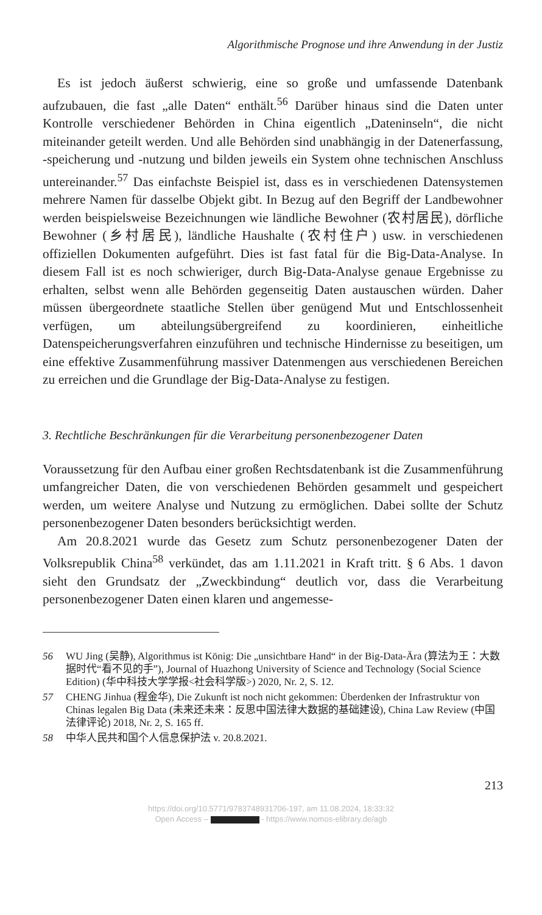Algorithmische Prognose und ihre Anwendung in der Justiz
Es ist jedoch äußerst schwierig, eine so große und umfassende Datenbank aufzubauen, die fast „alle Daten“ enthält.<sup>56</sup> Darüber hinaus sind die Daten unter Kontrolle verschiedener Behörden in China eigentlich „Dateninseln“, die nicht miteinander geteilt werden. Und alle Behörden sind unabhängig in der Datenerfassung, -speicherung und -nutzung und bilden jeweils ein System ohne technischen Anschluss untereinander.<sup>57</sup> Das einfachste Beispiel ist, dass es in verschiedenen Datensystemen mehrere Namen für dasselbe Objekt gibt. In Bezug auf den Begriff der Landbewohner werden beispielsweise Bezeichnungen wie ländliche Bewohner (农村居民), dörfliche Bewohner (乡村居民), ländliche Haushalte (农村住户) usw. in verschiedenen offiziellen Dokumenten aufgeführt. Dies ist fast fatal für die Big-Data-Analyse. In diesem Fall ist es noch schwieriger, durch Big-Data-Analyse genaue Ergebnisse zu erhalten, selbst wenn alle Behörden gegenseitig Daten austauschen würden. Daher müssen übergeordnete staatliche Stellen über genügend Mut und Entschlossenheit verfügen, um abteilungsübergreifend zu koordinieren, einheitliche Datenspeicherungsverfahren einzuführen und technische Hindernisse zu beseitigen, um eine effektive Zusammenführung massiver Datenmengen aus verschiedenen Bereichen zu erreichen und die Grundlage der Big-Data-Analyse zu festigen.
3. Rechtliche Beschränkungen für die Verarbeitung personenbezogener Daten
Voraussetzung für den Aufbau einer großen Rechtsdatenbank ist die Zusammenführung umfangreicher Daten, die von verschiedenen Behörden gesammelt und gespeichert werden, um weitere Analyse und Nutzung zu ermöglichen. Dabei sollte der Schutz personenbezogener Daten besonders berücksichtigt werden.
Am 20.8.2021 wurde das Gesetz zum Schutz personenbezogener Daten der Volksrepublik China<sup>58</sup> verkündet, das am 1.11.2021 in Kraft tritt. § 6 Abs. 1 davon sieht den Grundsatz der „Zweckbindung“ deutlich vor, dass die Verarbeitung personenbezogener Daten einen klaren und angemesse-
56 WU Jing (吴静), Algorithmus ist König: Die „unsichtbare Hand“ in der Big-Data-Ära (算法为王：大数据时代“看不见的手”), Journal of Huazhong University of Science and Technology (Social Science Edition) (华中科技大学学报<社会科学版>) 2020, Nr. 2, S. 12.
57 CHENG Jinhua (程金华), Die Zukunft ist noch nicht gekommen: Überdenken der Infrastruktur von Chinas legalen Big Data (未来还未来：反思中国法律大数据的基础建设), China Law Review (中国法律评论) 2018, Nr. 2, S. 165 ff.
58 中华人民共和国个人信息保护法 v. 20.8.2021.
213
https://doi.org/10.5771/9783748931706-197, am 11.08.2024, 18:33:32
Open Access – - https://www.nomos-elibrary.de/agb